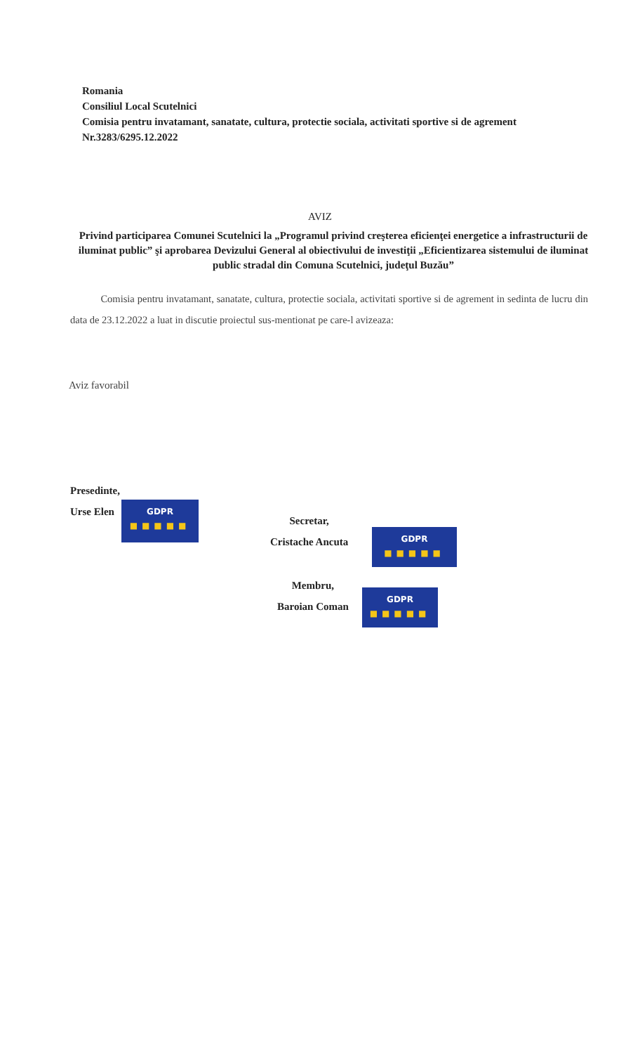Romania
Consiliul Local Scutelnici
Comisia pentru invatamant, sanatate, cultura, protectie sociala, activitati sportive si de agrement
Nr.3283/6295.12.2022
AVIZ
Privind participarea Comunei Scutelnici la „Programul privind creşterea eficienţei energetice a infrastructurii de iluminat public” şi aprobarea Devizului General al obiectivului de investiţii „Eficientizarea sistemului de iluminat public stradal din Comuna Scutelnici, judeţul Buzău”
Comisia pentru invatamant, sanatate, cultura, protectie sociala, activitati sportive si de agrement in sedinta de lucru din data de 23.12.2022 a luat in discutie proiectul sus-mentionat pe care-l avizeaza:
Aviz favorabil
Presedinte,
Urse Elen
GDPR
■■■■■
Secretar,
Cristache Ancuta
GDPR
■■■■■
Membru,
Baroian Coman
GDPR
■■■■■